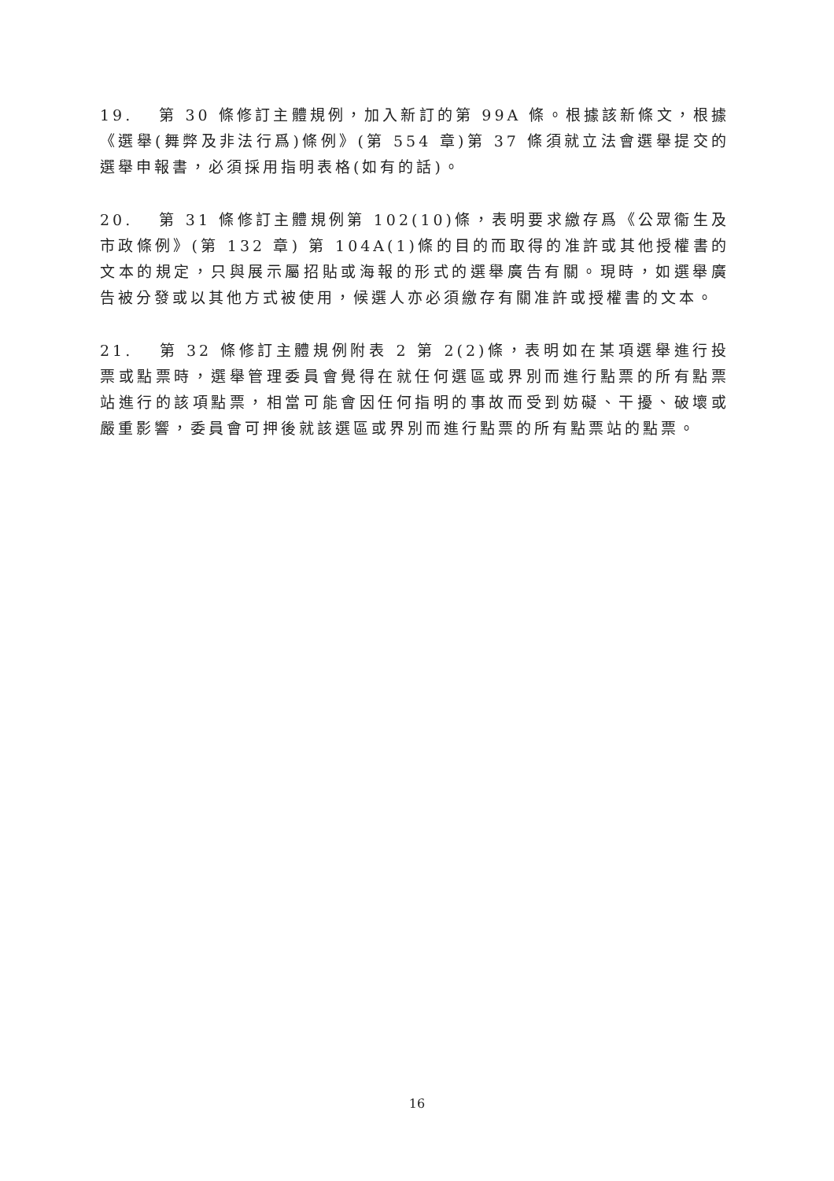19. 第 30 條修訂主體規例，加入新訂的第 99A 條。根據該新條文，根據《選舉(舞弊及非法行爲)條例》(第 554 章)第 37 條須就立法會選舉提交的選舉申報書，必須採用指明表格(如有的話)。
20. 第 31 條修訂主體規例第 102(10)條，表明要求繳存爲《公眾衞生及市政條例》(第 132 章) 第 104A(1)條的目的而取得的准許或其他授權書的文本的規定，只與展示屬招貼或海報的形式的選舉廣告有關。現時，如選舉廣告被分發或以其他方式被使用，候選人亦必須繳存有關准許或授權書的文本。
21. 第 32 條修訂主體規例附表 2 第 2(2)條，表明如在某項選舉進行投票或點票時，選舉管理委員會覺得在就任何選區或界別而進行點票的所有點票站進行的該項點票，相當可能會因任何指明的事故而受到妨礙、干擾、破壞或嚴重影響，委員會可押後就該選區或界別而進行點票的所有點票站的點票。
16